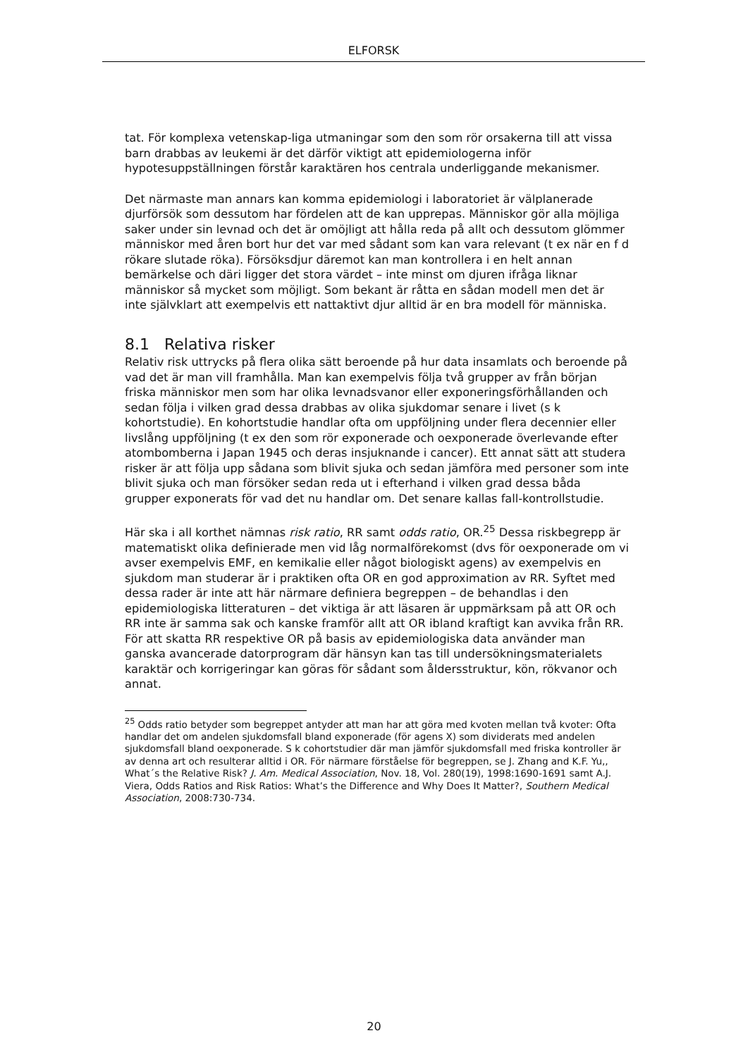ELFORSK
tat. För komplexa vetenskap-liga utmaningar som den som rör orsakerna till att vissa barn drabbas av leukemi är det därför viktigt att epidemiologerna inför hypotesuppställningen förstår karaktären hos centrala underliggande mekanismer.
Det närmaste man annars kan komma epidemiologi i laboratoriet är välplanerade djurförsök som dessutom har fördelen att de kan upprepas. Människor gör alla möjliga saker under sin levnad och det är omöjligt att hålla reda på allt och dessutom glömmer människor med åren bort hur det var med sådant som kan vara relevant (t ex när en f d rökare slutade röka). Försöksdjur däremot kan man kontrollera i en helt annan bemärkelse och däri ligger det stora värdet – inte minst om djuren ifråga liknar människor så mycket som möjligt. Som bekant är råtta en sådan modell men det är inte självklart att exempelvis ett nattaktivt djur alltid är en bra modell för människa.
8.1 Relativa risker
Relativ risk uttrycks på flera olika sätt beroende på hur data insamlats och beroende på vad det är man vill framhålla. Man kan exempelvis följa två grupper av från början friska människor men som har olika levnadsvanor eller exponeringsförhållanden och sedan följa i vilken grad dessa drabbas av olika sjukdomar senare i livet (s k kohortstudie). En kohortstudie handlar ofta om uppföljning under flera decennier eller livslång uppföljning (t ex den som rör exponerade och oexponerade överlevande efter atombomberna i Japan 1945 och deras insjuknande i cancer). Ett annat sätt att studera risker är att följa upp sådana som blivit sjuka och sedan jämföra med personer som inte blivit sjuka och man försöker sedan reda ut i efterhand i vilken grad dessa båda grupper exponerats för vad det nu handlar om. Det senare kallas fall-kontrollstudie.
Här ska i all korthet nämnas risk ratio, RR samt odds ratio, OR.<sup>25</sup> Dessa riskbegrepp är matematiskt olika definierade men vid låg normalförekomst (dvs för oexponerade om vi avser exempelvis EMF, en kemikalie eller något biologiskt agens) av exempelvis en sjukdom man studerar är i praktiken ofta OR en god approximation av RR. Syftet med dessa rader är inte att här närmare definiera begreppen – de behandlas i den epidemiologiska litteraturen – det viktiga är att läsaren är uppmärksam på att OR och RR inte är samma sak och kanske framför allt att OR ibland kraftigt kan avvika från RR. För att skatta RR respektive OR på basis av epidemiologiska data använder man ganska avancerade datorprogram där hänsyn kan tas till undersökningsmaterialets karaktär och korrigeringar kan göras för sådant som åldersstruktur, kön, rökvanor och annat.
<sup>25</sup> Odds ratio betyder som begreppet antyder att man har att göra med kvoten mellan två kvoter: Ofta handlar det om andelen sjukdomsfall bland exponerade (för agens X) som dividerats med andelen sjukdomsfall bland oexponerade. S k cohortstudier där man jämför sjukdomsfall med friska kontroller är av denna art och resulterar alltid i OR. För närmare förståelse för begreppen, se J. Zhang and K.F. Yu,, What´s the Relative Risk? J. Am. Medical Association, Nov. 18, Vol. 280(19), 1998:1690-1691 samt A.J. Viera, Odds Ratios and Risk Ratios: What’s the Difference and Why Does It Matter?, Southern Medical Association, 2008:730-734.
20